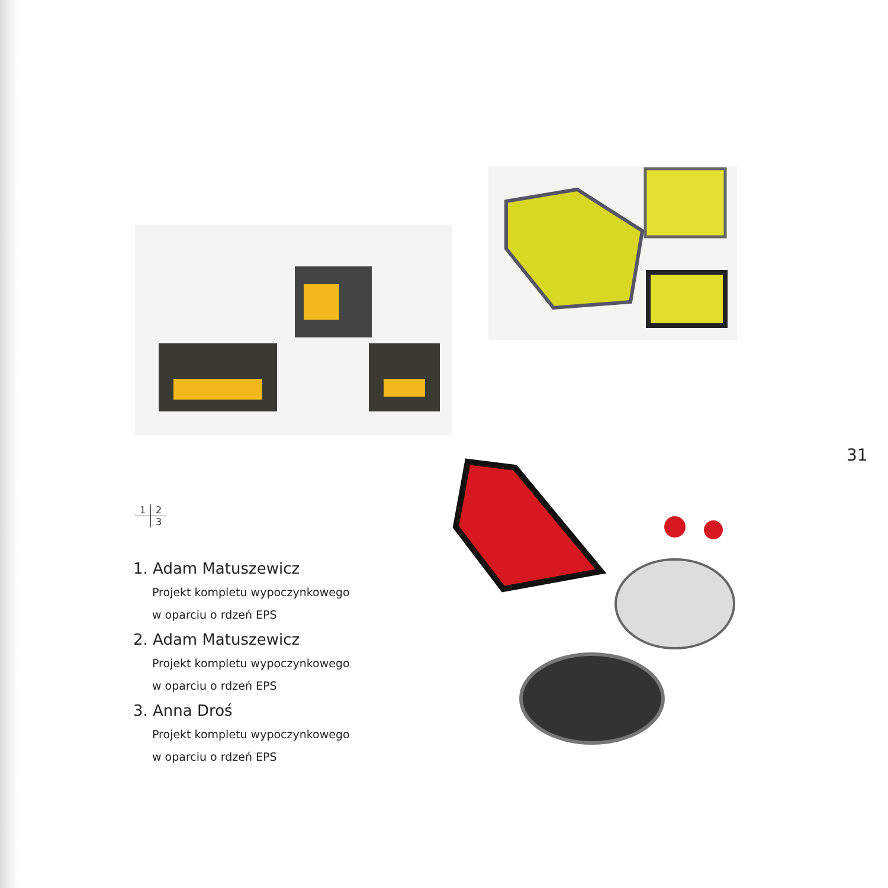31
1 2
3
1. Adam Matuszewicz
Projekt kompletu wypoczynkowego
w oparciu o rdzeń EPS
2. Adam Matuszewicz
Projekt kompletu wypoczynkowego
w oparciu o rdzeń EPS
3. Anna Droś
Projekt kompletu wypoczynkowego
w oparciu o rdzeń EPS